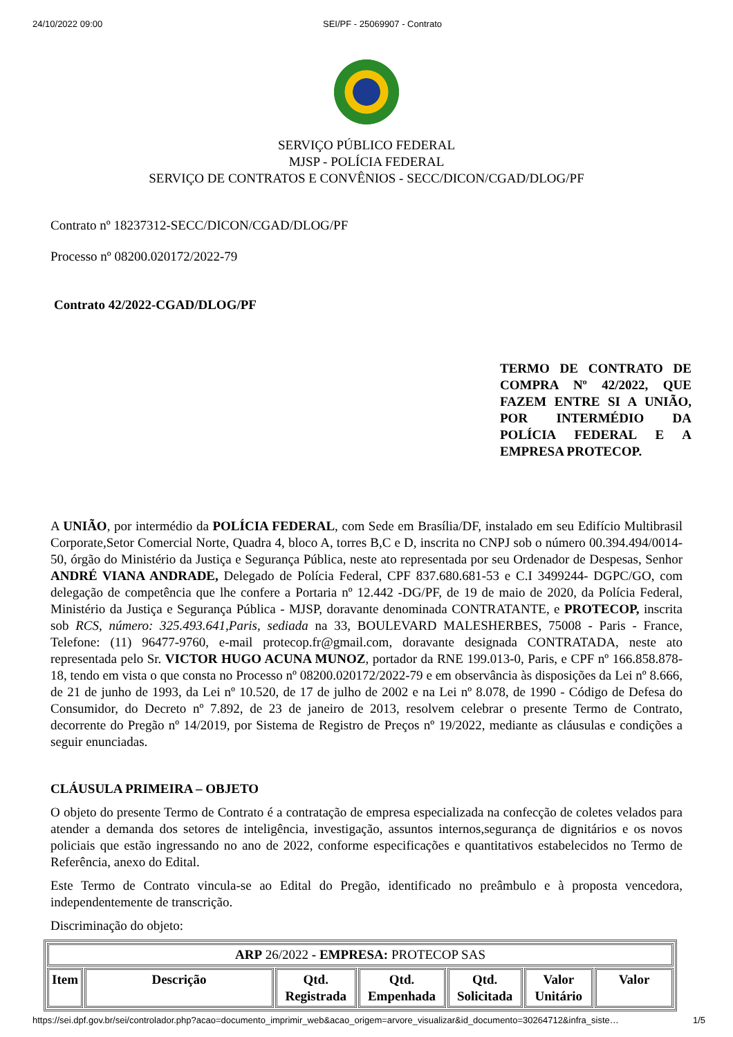24/10/2022 09:00 SEI/PF - 25069907 - Contrato
SERVIÇO PÚBLICO FEDERAL
MJSP - POLÍCIA FEDERAL
SERVIÇO DE CONTRATOS E CONVÊNIOS - SECC/DICON/CGAD/DLOG/PF
Contrato nº 18237312-SECC/DICON/CGAD/DLOG/PF
Processo nº 08200.020172/2022-79
Contrato 42/2022-CGAD/DLOG/PF
TERMO DE CONTRATO DE COMPRA Nº 42/2022, QUE FAZEM ENTRE SI A UNIÃO, POR INTERMÉDIO DA POLÍCIA FEDERAL E A EMPRESA PROTECOP.
A UNIÃO, por intermédio da POLÍCIA FEDERAL, com Sede em Brasília/DF, instalado em seu Edifício Multibrasil Corporate,Setor Comercial Norte, Quadra 4, bloco A, torres B,C e D, inscrita no CNPJ sob o número 00.394.494/0014-50, órgão do Ministério da Justiça e Segurança Pública, neste ato representada por seu Ordenador de Despesas, Senhor ANDRÉ VIANA ANDRADE, Delegado de Polícia Federal, CPF 837.680.681-53 e C.I 3499244- DGPC/GO, com delegação de competência que lhe confere a Portaria nº 12.442 -DG/PF, de 19 de maio de 2020, da Polícia Federal, Ministério da Justiça e Segurança Pública - MJSP, doravante denominada CONTRATANTE, e PROTECOP, inscrita sob RCS, número: 325.493.641,Paris, sediada na 33, BOULEVARD MALESHERBES, 75008 - Paris - France, Telefone: (11) 96477-9760, e-mail protecop.fr@gmail.com, doravante designada CONTRATADA, neste ato representada pelo Sr. VICTOR HUGO ACUNA MUNOZ, portador da RNE 199.013-0, Paris, e CPF nº 166.858.878-18, tendo em vista o que consta no Processo nº 08200.020172/2022-79 e em observância às disposições da Lei nº 8.666, de 21 de junho de 1993, da Lei nº 10.520, de 17 de julho de 2002 e na Lei nº 8.078, de 1990 - Código de Defesa do Consumidor, do Decreto nº 7.892, de 23 de janeiro de 2013, resolvem celebrar o presente Termo de Contrato, decorrente do Pregão nº 14/2019, por Sistema de Registro de Preços nº 19/2022, mediante as cláusulas e condições a seguir enunciadas.
CLÁUSULA PRIMEIRA – OBJETO
O objeto do presente Termo de Contrato é a contratação de empresa especializada na confecção de coletes velados para atender a demanda dos setores de inteligência, investigação, assuntos internos,segurança de dignitários e os novos policiais que estão ingressando no ano de 2022, conforme especificações e quantitativos estabelecidos no Termo de Referência, anexo do Edital.
Este Termo de Contrato vincula-se ao Edital do Pregão, identificado no preâmbulo e à proposta vencedora, independentemente de transcrição.
Discriminação do objeto:
| ARP 26/2022 - EMPRESA: PROTECOP SAS | | | | | | |
| Item | Descrição | Qtd. Registrada | Qtd. Empenhada | Qtd. Solicitada | Valor Unitário | Valor |
https://sei.dpf.gov.br/sei/controlador.php?acao=documento_imprimir_web&acao_origem=arvore_visualizar&id_documento=30264712&infra_siste… 1/5